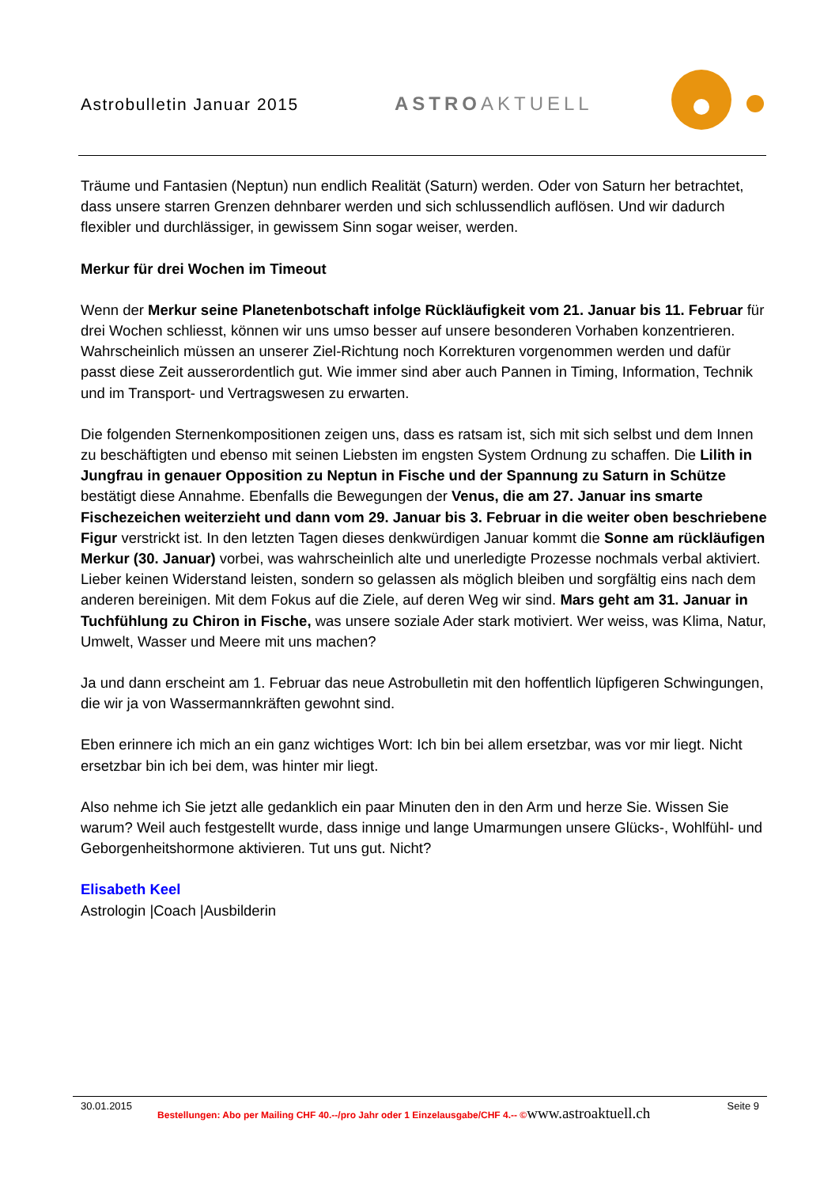Astrobulletin Januar 2015 ASTROAKTUELL
Träume und Fantasien (Neptun) nun endlich Realität (Saturn) werden. Oder von Saturn her betrachtet, dass unsere starren Grenzen dehnbarer werden und sich schlussendlich auflösen. Und wir dadurch flexibler und durchlässiger, in gewissem Sinn sogar weiser, werden.
Merkur für drei Wochen im Timeout
Wenn der Merkur seine Planetenbotschaft infolge Rückläufigkeit vom 21. Januar bis 11. Februar für drei Wochen schliesst, können wir uns umso besser auf unsere besonderen Vorhaben konzentrieren. Wahrscheinlich müssen an unserer Ziel-Richtung noch Korrekturen vorgenommen werden und dafür passt diese Zeit ausserordentlich gut. Wie immer sind aber auch Pannen in Timing, Information, Technik und im Transport- und Vertragswesen zu erwarten.
Die folgenden Sternenkompositionen zeigen uns, dass es ratsam ist, sich mit sich selbst und dem Innen zu beschäftigten und ebenso mit seinen Liebsten im engsten System Ordnung zu schaffen. Die Lilith in Jungfrau in genauer Opposition zu Neptun in Fische und der Spannung zu Saturn in Schütze bestätigt diese Annahme. Ebenfalls die Bewegungen der Venus, die am 27. Januar ins smarte Fischezeichen weiterzieht und dann vom 29. Januar bis 3. Februar in die weiter oben beschriebene Figur verstrickt ist. In den letzten Tagen dieses denkwürdigen Januar kommt die Sonne am rückläufigen Merkur (30. Januar) vorbei, was wahrscheinlich alte und unerledigte Prozesse nochmals verbal aktiviert. Lieber keinen Widerstand leisten, sondern so gelassen als möglich bleiben und sorgfältig eins nach dem anderen bereinigen. Mit dem Fokus auf die Ziele, auf deren Weg wir sind. Mars geht am 31. Januar in Tuchfühlung zu Chiron in Fische, was unsere soziale Ader stark motiviert. Wer weiss, was Klima, Natur, Umwelt, Wasser und Meere mit uns machen?
Ja und dann erscheint am 1. Februar das neue Astrobulletin mit den hoffentlich lüpfigeren Schwingungen, die wir ja von Wassermannkräften gewohnt sind.
Eben erinnere ich mich an ein ganz wichtiges Wort: Ich bin bei allem ersetzbar, was vor mir liegt. Nicht ersetzbar bin ich bei dem, was hinter mir liegt.
Also nehme ich Sie jetzt alle gedanklich ein paar Minuten den in den Arm und herze Sie. Wissen Sie warum? Weil auch festgestellt wurde, dass innige und lange Umarmungen unsere Glücks-, Wohlfühl- und Geborgenheitshormone aktivieren. Tut uns gut. Nicht?
Elisabeth Keel
Astrologin |Coach |Ausbilderin
30.01.2015 Bestellungen: Abo per Mailing CHF 40.--/pro Jahr oder 1 Einzelausgabe/CHF 4.-- ©www.astroaktuell.ch Seite 9